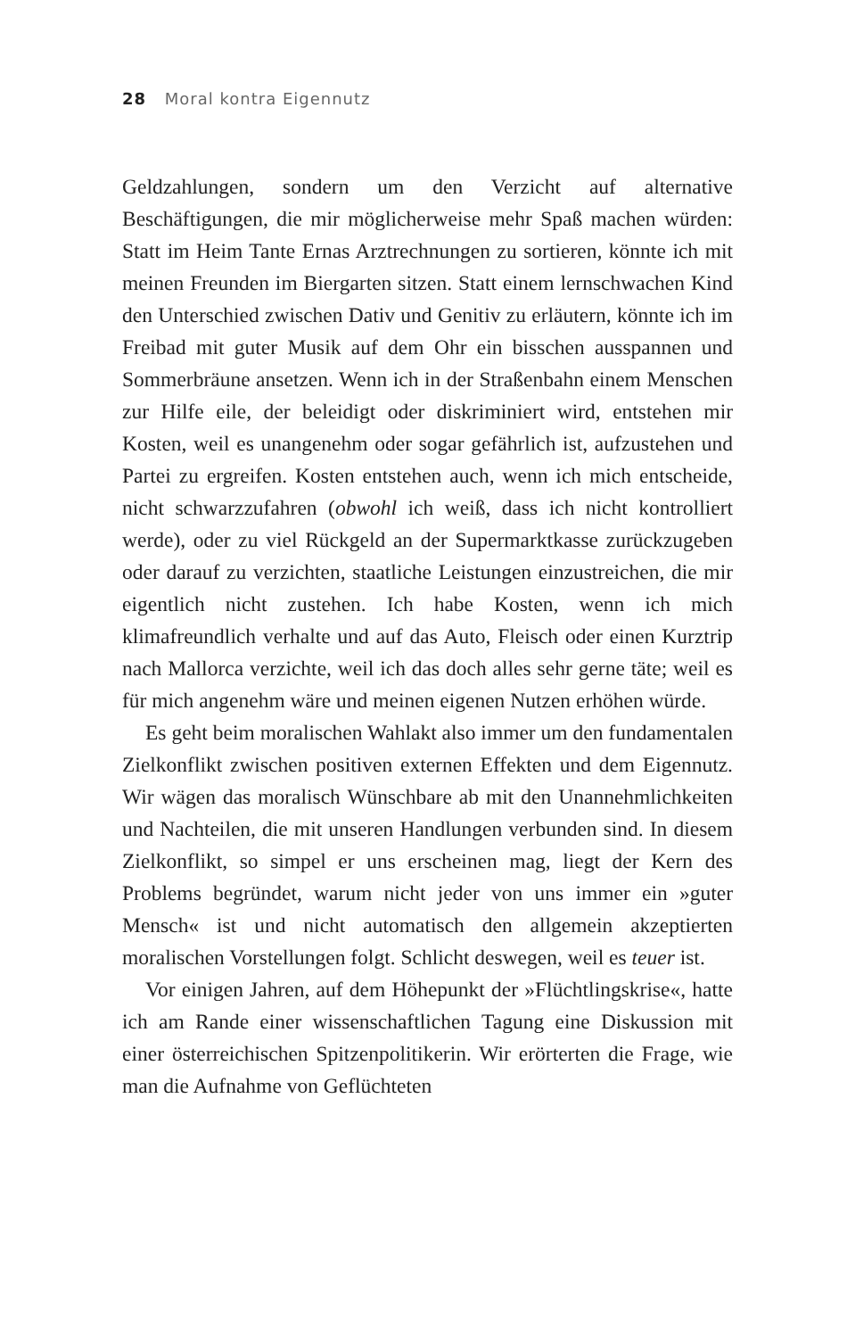28 Moral kontra Eigennutz
Geldzahlungen, sondern um den Verzicht auf alternative Beschäftigungen, die mir möglicherweise mehr Spaß machen würden: Statt im Heim Tante Ernas Arztrechnungen zu sortieren, könnte ich mit meinen Freunden im Biergarten sitzen. Statt einem lernschwachen Kind den Unterschied zwischen Dativ und Genitiv zu erläutern, könnte ich im Freibad mit guter Musik auf dem Ohr ein bisschen ausspannen und Sommerbräune ansetzen. Wenn ich in der Straßenbahn einem Menschen zur Hilfe eile, der beleidigt oder diskriminiert wird, entstehen mir Kosten, weil es unangenehm oder sogar gefährlich ist, aufzustehen und Partei zu ergreifen. Kosten entstehen auch, wenn ich mich entscheide, nicht schwarzzufahren (obwohl ich weiß, dass ich nicht kontrolliert werde), oder zu viel Rückgeld an der Supermarktkasse zurückzugeben oder darauf zu verzichten, staatliche Leistungen einzustreichen, die mir eigentlich nicht zustehen. Ich habe Kosten, wenn ich mich klimafreundlich verhalte und auf das Auto, Fleisch oder einen Kurztrip nach Mallorca verzichte, weil ich das doch alles sehr gerne täte; weil es für mich angenehm wäre und meinen eigenen Nutzen erhöhen würde.
Es geht beim moralischen Wahlakt also immer um den fundamentalen Zielkonflikt zwischen positiven externen Effekten und dem Eigennutz. Wir wägen das moralisch Wünschbare ab mit den Unannehmlichkeiten und Nachteilen, die mit unseren Handlungen verbunden sind. In diesem Zielkonflikt, so simpel er uns erscheinen mag, liegt der Kern des Problems begründet, warum nicht jeder von uns immer ein »guter Mensch« ist und nicht automatisch den allgemein akzeptierten moralischen Vorstellungen folgt. Schlicht deswegen, weil es teuer ist.
Vor einigen Jahren, auf dem Höhepunkt der »Flüchtlingskrise«, hatte ich am Rande einer wissenschaftlichen Tagung eine Diskussion mit einer österreichischen Spitzenpolitikerin. Wir erörterten die Frage, wie man die Aufnahme von Geflüchteten